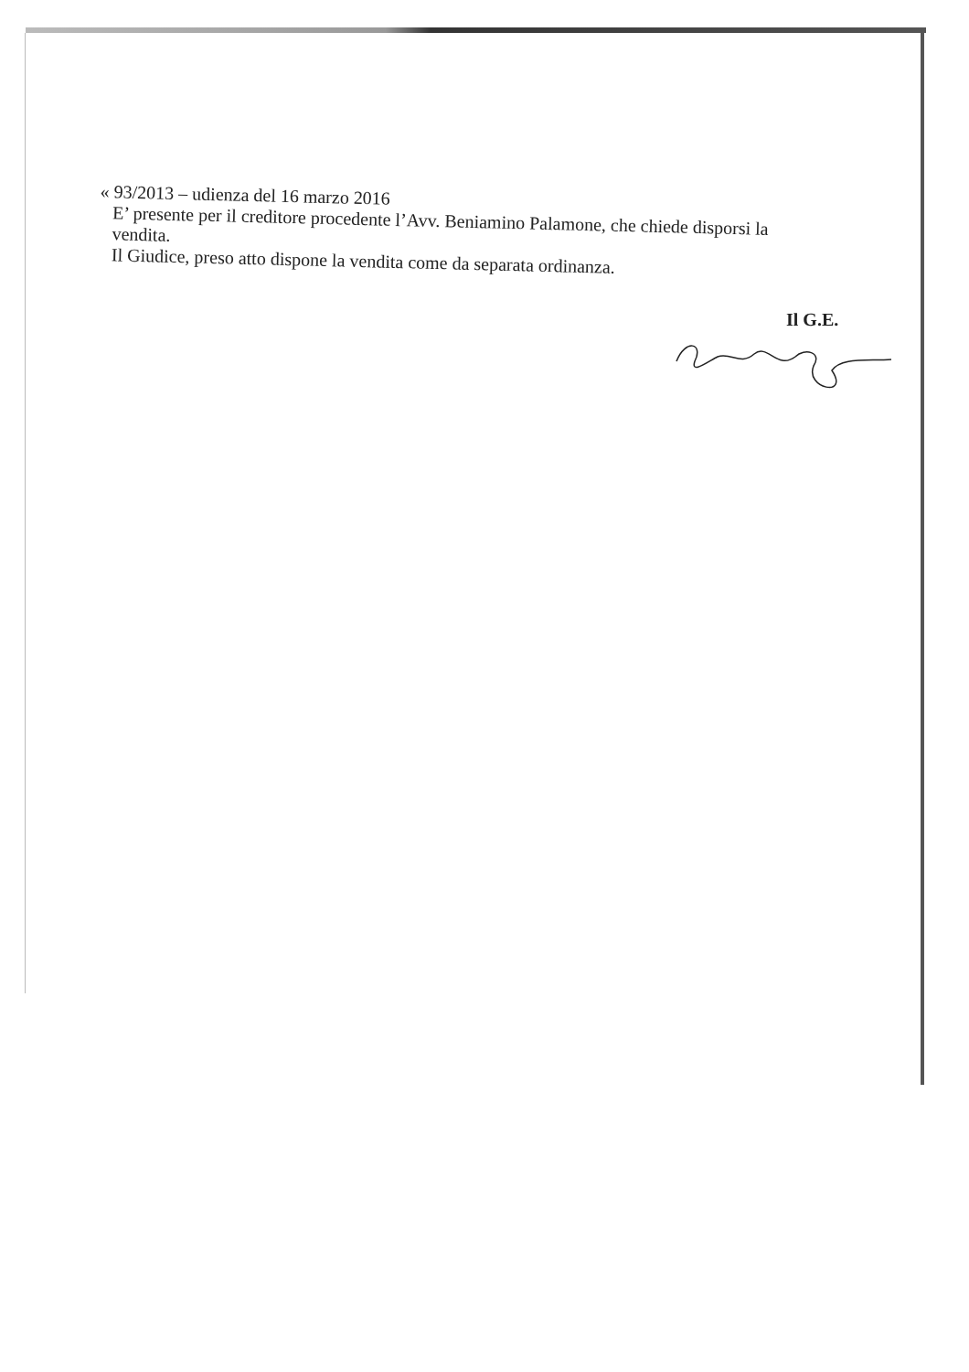« 93/2013 – udienza del 16 marzo 2016
E’ presente per il creditore procedente l’Avv. Beniamino Palamone, che chiede disporsi la vendita.
Il Giudice, preso atto dispone la vendita come da separata ordinanza.
Il G.E.